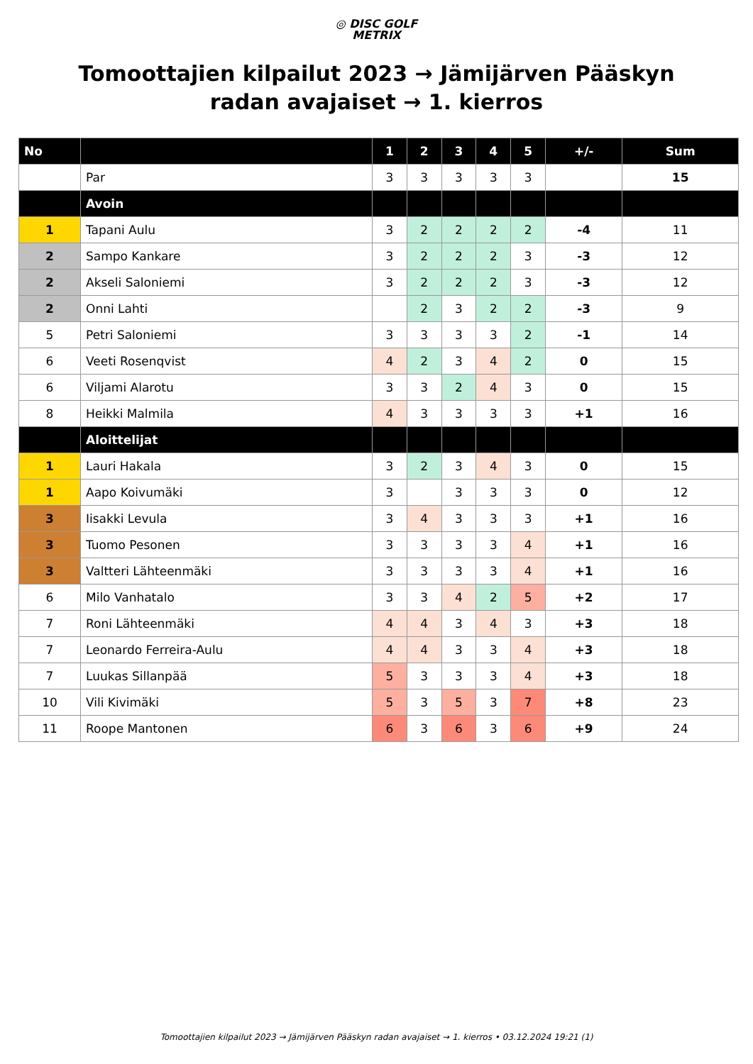◎ DISC GOLF
METRIX
Tomoottajien kilpailut 2023 → Jämijärven Pääskyn radan avajaiset → 1. kierros
| No | | 1 | 2 | 3 | 4 | 5 | +/- | Sum |
| --- | --- | --- | --- | --- | --- | --- | --- | --- |
| | Par | 3 | 3 | 3 | 3 | 3 | | 15 |
| | Avoin | | | | | | | |
| 1 | Tapani Aulu | 3 | 2 | 2 | 2 | 2 | -4 | 11 |
| 2 | Sampo Kankare | 3 | 2 | 2 | 2 | 3 | -3 | 12 |
| 2 | Akseli Saloniemi | 3 | 2 | 2 | 2 | 3 | -3 | 12 |
| 2 | Onni Lahti | | 2 | 3 | 2 | 2 | -3 | 9 |
| 5 | Petri Saloniemi | 3 | 3 | 3 | 3 | 2 | -1 | 14 |
| 6 | Veeti Rosenqvist | 4 | 2 | 3 | 4 | 2 | 0 | 15 |
| 6 | Viljami Alarotu | 3 | 3 | 2 | 4 | 3 | 0 | 15 |
| 8 | Heikki Malmila | 4 | 3 | 3 | 3 | 3 | +1 | 16 |
| | Aloittelijat | | | | | | | |
| 1 | Lauri Hakala | 3 | 2 | 3 | 4 | 3 | 0 | 15 |
| 1 | Aapo Koivumäki | 3 | | 3 | 3 | 3 | 0 | 12 |
| 3 | Iisakki Levula | 3 | 4 | 3 | 3 | 3 | +1 | 16 |
| 3 | Tuomo Pesonen | 3 | 3 | 3 | 3 | 4 | +1 | 16 |
| 3 | Valtteri Lähteenmäki | 3 | 3 | 3 | 3 | 4 | +1 | 16 |
| 6 | Milo Vanhatalo | 3 | 3 | 4 | 2 | 5 | +2 | 17 |
| 7 | Roni Lähteenmäki | 4 | 4 | 3 | 4 | 3 | +3 | 18 |
| 7 | Leonardo Ferreira-Aulu | 4 | 4 | 3 | 3 | 4 | +3 | 18 |
| 7 | Luukas Sillanpää | 5 | 3 | 3 | 3 | 4 | +3 | 18 |
| 10 | Vili Kivimäki | 5 | 3 | 5 | 3 | 7 | +8 | 23 |
| 11 | Roope Mantonen | 6 | 3 | 6 | 3 | 6 | +9 | 24 |
Tomoottajien kilpailut 2023 → Jämijärven Pääskyn radan avajaiset → 1. kierros • 03.12.2024 19:21 (1)